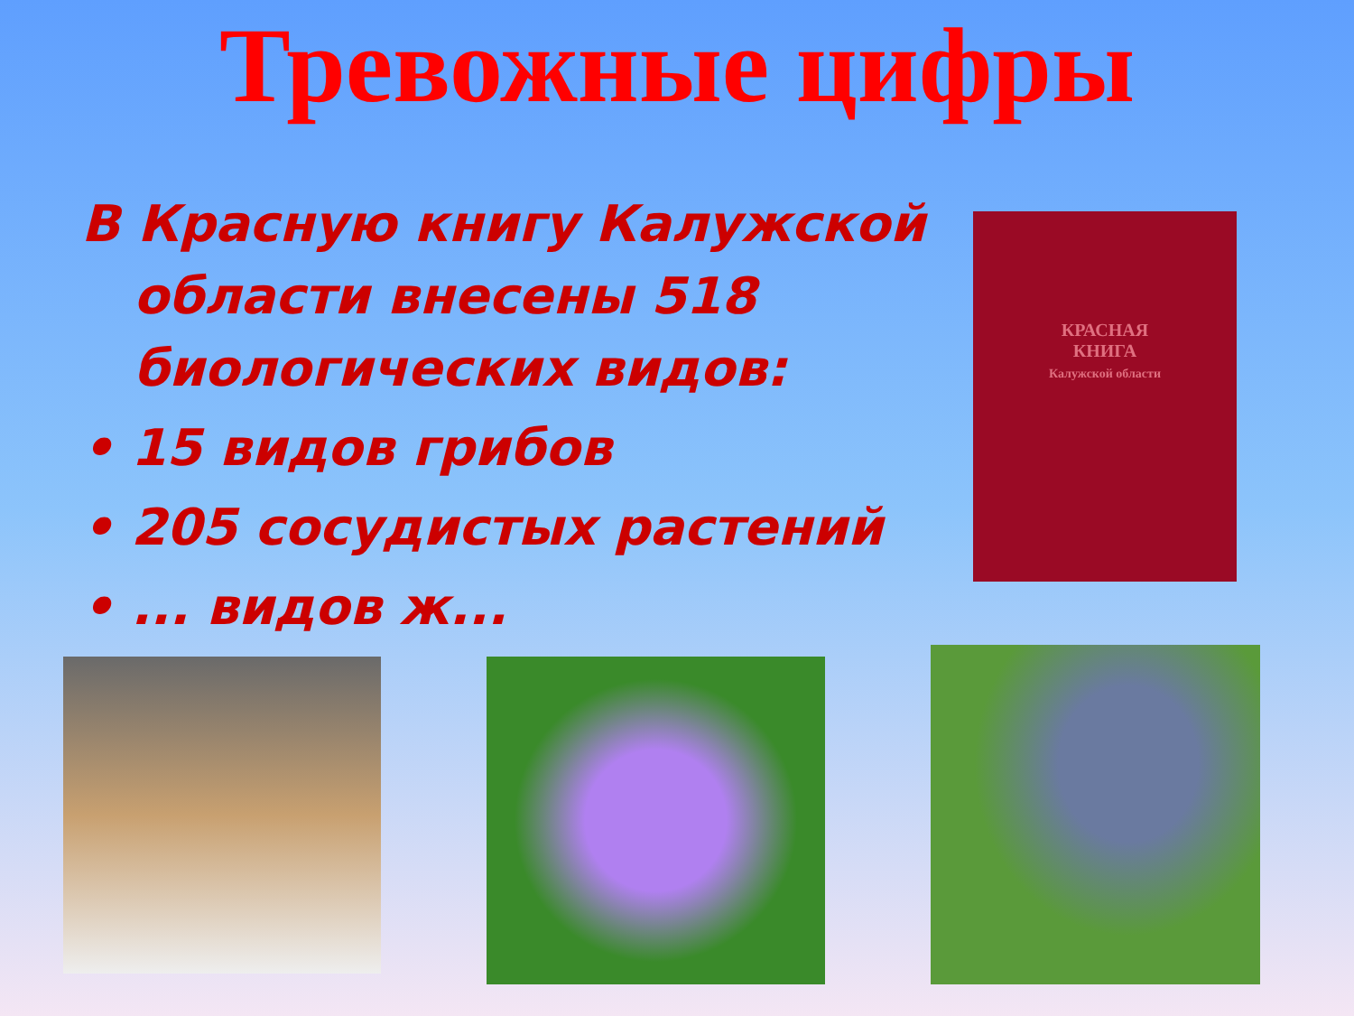Тревожные цифры
В Красную книгу Калужской области внесены 518 биологических видов:
• 15 видов грибов
• 205 сосудистых растений
• ... видов ж...
КРАСНАЯ
КНИГА
Калужской области